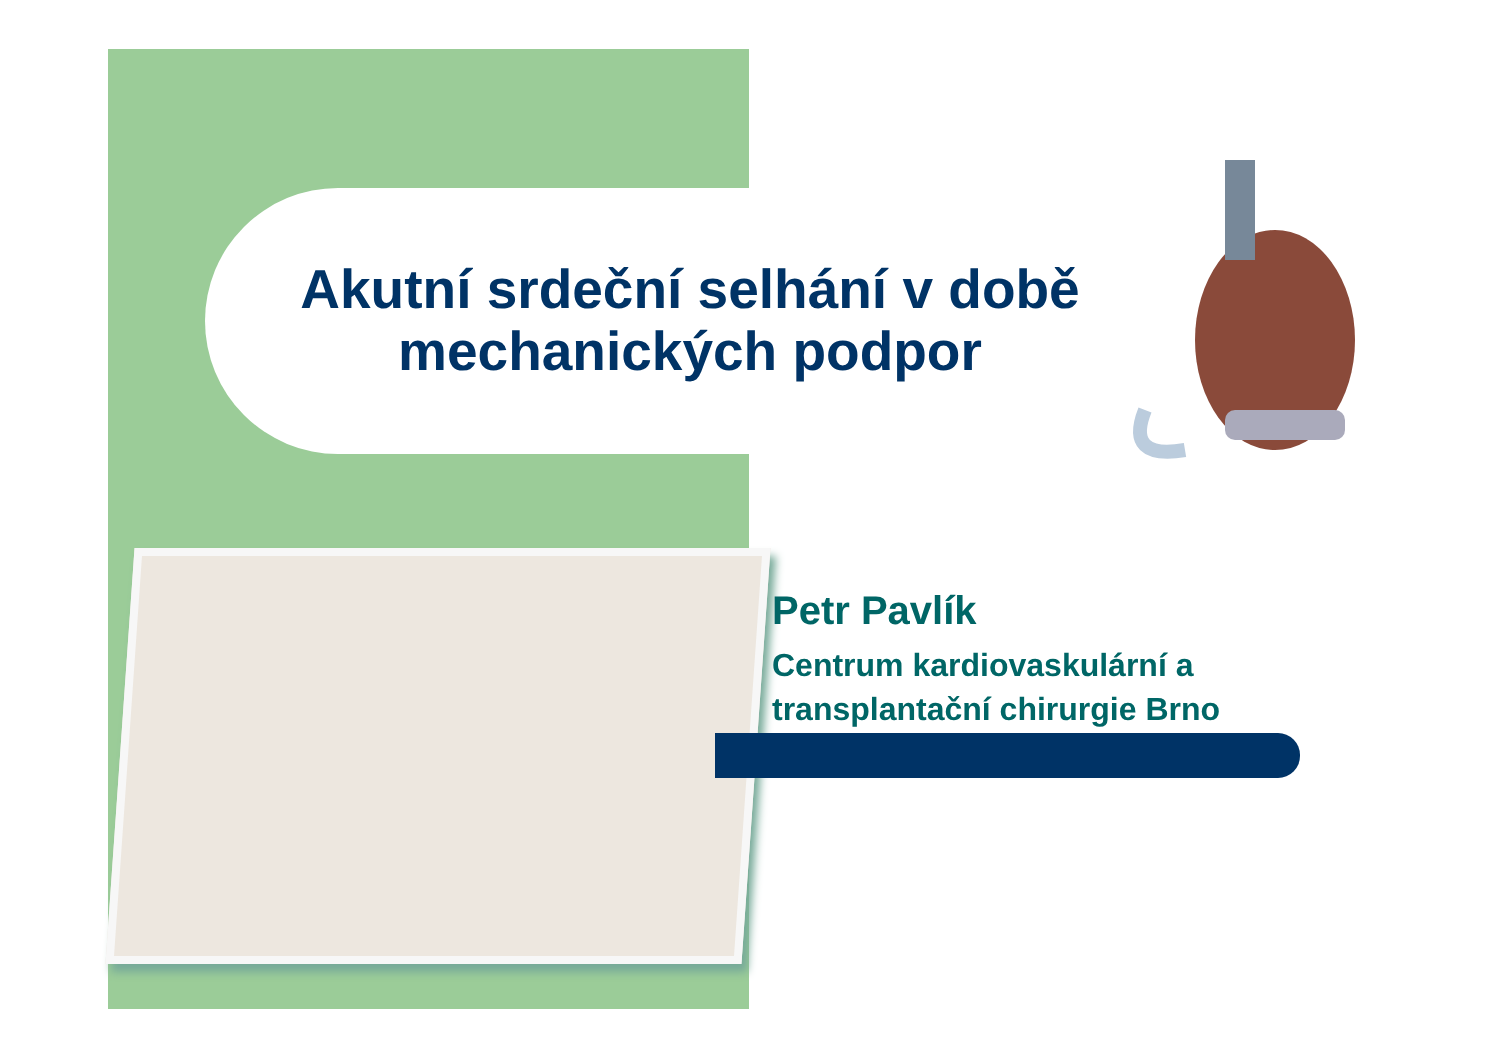Akutní srdeční selhání v době mechanických podpor
Petr Pavlík
Centrum kardiovaskulární a
transplantační chirurgie Brno